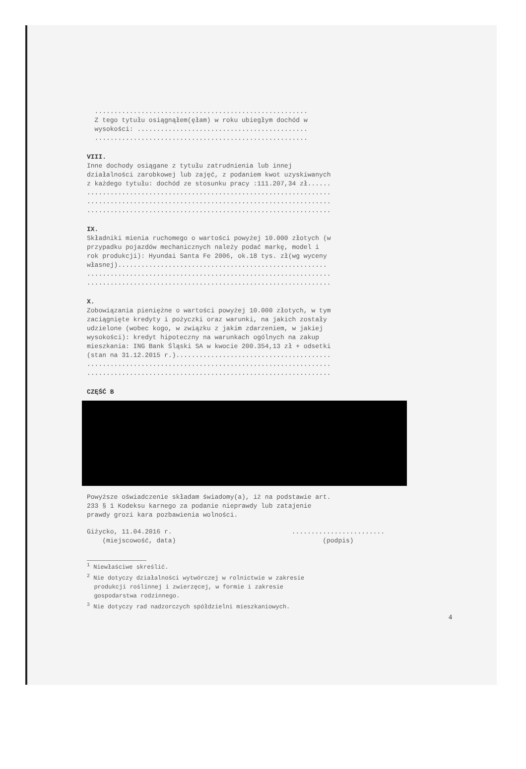.......................................................
Z tego tytułu osiągnąłem(ęłam) w roku ubiegłym dochód w wysokości: ............................................ .......................................................
VIII.
Inne dochody osiągane z tytułu zatrudnienia lub innej działalności zarobkowej lub zajęć, z podaniem kwot uzyskiwanych z każdego tytułu: dochód ze stosunku pracy :111.207,34 zł...... ............................................................... ............................................................... ...............................................................
IX.
Składniki mienia ruchomego o wartości powyżej 10.000 złotych (w przypadku pojazdów mechanicznych należy podać markę, model i rok produkcji): Hyundai Santa Fe 2006, ok.18 tys. zł(wg wyceny własnej)...................................................... ............................................................... ...............................................................
X.
Zobowiązania pieniężne o wartości powyżej 10.000 złotych, w tym zaciągnięte kredyty i pożyczki oraz warunki, na jakich zostały udzielone (wobec kogo, w związku z jakim zdarzeniem, w jakiej wysokości): kredyt hipoteczny na warunkach ogólnych na zakup mieszkania: ING Bank Śląski SA w kwocie 200.354,13 zł + odsetki (stan na 31.12.2015 r.)........................................ ............................................................... ...............................................................
CZĘŚĆ B
Powyższe oświadczenie składam świadomy(a), iż na podstawie art. 233 § 1 Kodeksu karnego za podanie nieprawdy lub zatajenie prawdy grozi kara pozbawienia wolności.
Giżycko, 11.04.2016 r. (miejscowość, data)
........................ (podpis)
<sup>1</sup> Niewłaściwe skreślić. <sup>2</sup> Nie dotyczy działalności wytwórczej w rolnictwie w zakresie produkcji roślinnej i zwierzęcej, w formie i zakresie gospodarstwa rodzinnego. <sup>3</sup> Nie dotyczy rad nadzorczych spółdzielni mieszkaniowych.
4